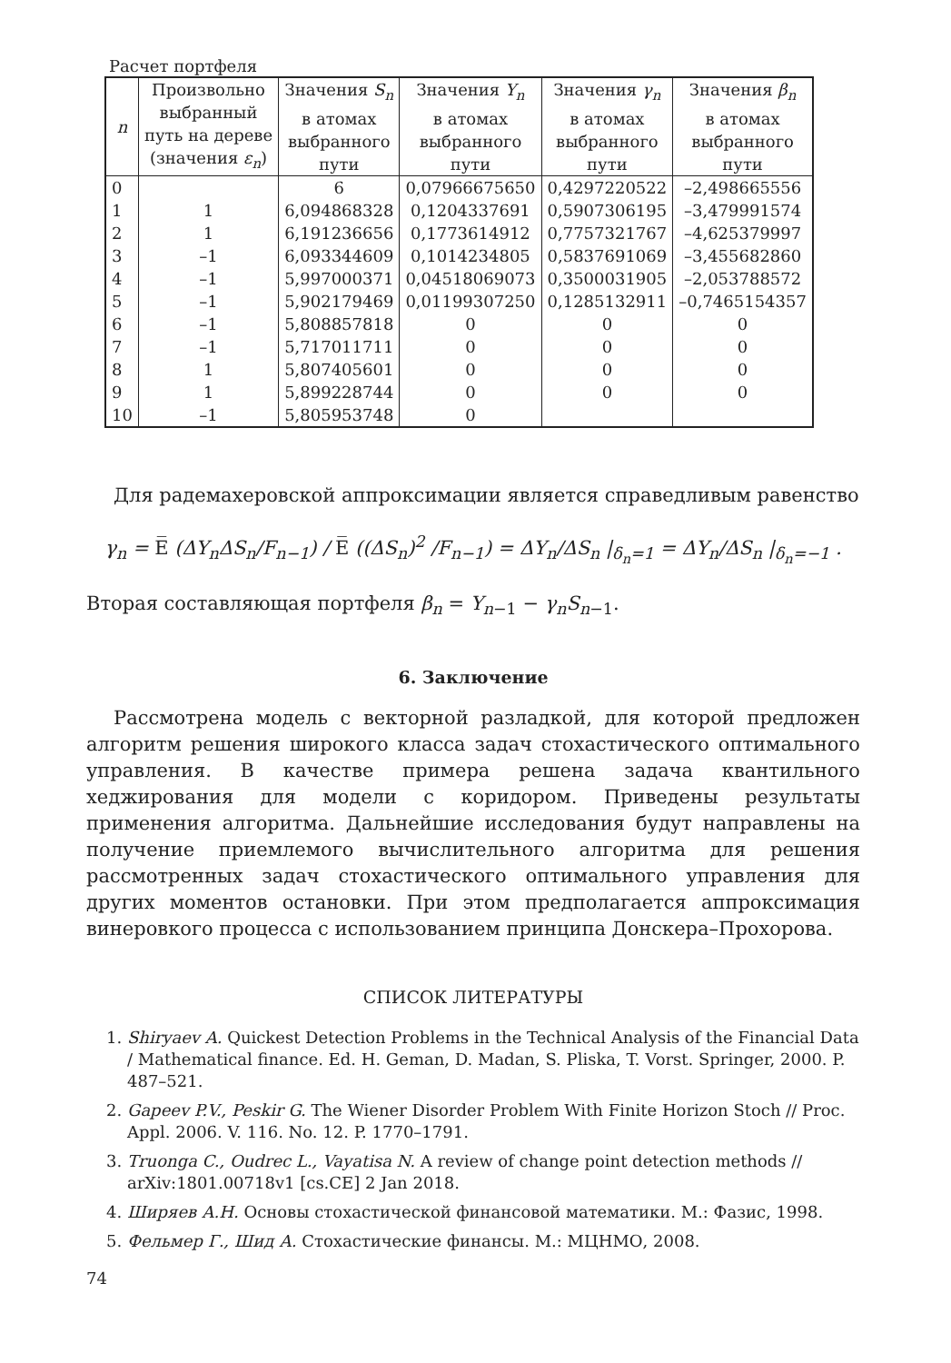Расчет портфеля
| n | Произвольно выбранный путь на дереве (значения ε<sub>n</sub> ) | Значения S<sub>n</sub> в атомах выбранного пути | Значения Y<sub>n</sub> в атомах выбранного пути | Значения γ<sub>n</sub> в атомах выбранного пути | Значения β<sub>n</sub> в атомах выбранного пути |
| --- | --- | --- | --- | --- | --- |
| 0 | | 6 | 0,07966675650 | 0,4297220522 | –2,498665556 |
| 1 | 1 | 6,094868328 | 0,1204337691 | 0,5907306195 | –3,479991574 |
| 2 | 1 | 6,191236656 | 0,1773614912 | 0,7757321767 | –4,625379997 |
| 3 | –1 | 6,093344609 | 0,1014234805 | 0,5837691069 | –3,455682860 |
| 4 | –1 | 5,997000371 | 0,04518069073 | 0,3500031905 | –2,053788572 |
| 5 | –1 | 5,902179469 | 0,01199307250 | 0,1285132911 | –0,7465154357 |
| 6 | –1 | 5,808857818 | 0 | 0 | 0 |
| 7 | –1 | 5,717011711 | 0 | 0 | 0 |
| 8 | 1 | 5,807405601 | 0 | 0 | 0 |
| 9 | 1 | 5,899228744 | 0 | 0 | 0 |
| 10 | –1 | 5,805953748 | 0 | | |
Для радемахеровской аппроксимации является справедливым равенство
γ<sub>n</sub> = E̅ (ΔY<sub>n</sub>ΔS<sub>n</sub>/F<sub>n−1</sub>) / E̅ ((ΔS<sub>n</sub>)<sup>2</sup> /F<sub>n−1</sub>) = ΔY<sub>n</sub>/ΔS<sub>n</sub> |<sub>δ<sub>n</sub>=1</sub> = ΔY<sub>n</sub>/ΔS<sub>n</sub> |<sub>δ<sub>n</sub>=−1</sub> .
Вторая составляющая портфеля β<sub>n</sub> = Y<sub>n</sub><sub>−1</sub> − γ<sub>n</sub>S<sub>n</sub><sub>−1</sub>.
6. Заключение
Рассмотрена модель с векторной разладкой, для которой предложен алгоритм решения широкого класса задач стохастического оптимального управления. В качестве примера решена задача квантильного хеджирования для модели с коридором. Приведены результаты применения алгоритма. Дальнейшие исследования будут направлены на получение приемлемого вычислительного алгоритма для решения рассмотренных задач стохастического оптимального управления для других моментов остановки. При этом предполагается аппроксимация винеровкого процесса с использованием принципа Донскера–Прохорова.
СПИСОК ЛИТЕРАТУРЫ
1. Shiryaev A. Quickest Detection Problems in the Technical Analysis of the Financial Data / Mathematical finance. Ed. H. Geman, D. Madan, S. Pliska, T. Vorst. Springer, 2000. P. 487–521.
2. Gapeev P.V., Peskir G. The Wiener Disorder Problem With Finite Horizon Stoch // Proc. Appl. 2006. V. 116. No. 12. P. 1770–1791.
3. Truonga C., Oudrec L., Vayatisa N. A review of change point detection methods // arXiv:1801.00718v1 [cs.CE] 2 Jan 2018.
4. Ширяев А.Н. Основы стохастической финансовой математики. М.: Фазис, 1998.
5. Фельмер Г., Шид А. Стохастические финансы. М.: МЦНМО, 2008.
74